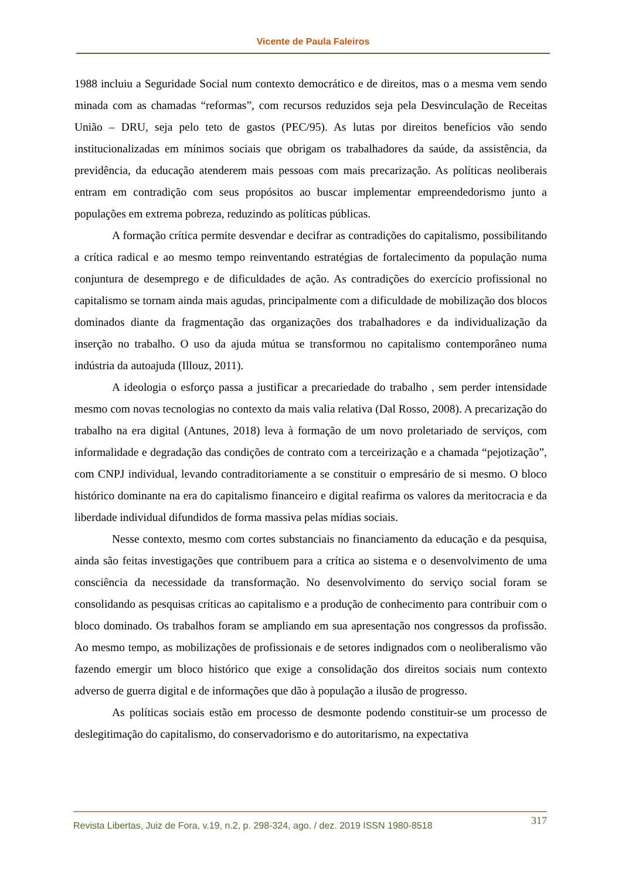Vicente de Paula Faleiros
1988 incluiu a Seguridade Social num contexto democrático e de direitos, mas o a mesma vem sendo minada com as chamadas “reformas”, com recursos reduzidos seja pela Desvinculação de Receitas União – DRU, seja pelo teto de gastos (PEC/95). As lutas por direitos benefícios vão sendo institucionalizadas em mínimos sociais que obrigam os trabalhadores da saúde, da assistência, da previdência, da educação atenderem mais pessoas com mais precarização. As políticas neoliberais entram em contradição com seus propósitos ao buscar implementar empreendedorismo junto a populações em extrema pobreza, reduzindo as políticas públicas.
A formação crítica permite desvendar e decifrar as contradições do capitalismo, possibilitando a crítica radical e ao mesmo tempo reinventando estratégias de fortalecimento da população numa conjuntura de desemprego e de dificuldades de ação. As contradições do exercício profissional no capitalismo se tornam ainda mais agudas, principalmente com a dificuldade de mobilização dos blocos dominados diante da fragmentação das organizações dos trabalhadores e da individualização da inserção no trabalho. O uso da ajuda mútua se transformou no capitalismo contemporâneo numa indústria da autoajuda (Illouz, 2011).
A ideologia o esforço passa a justificar a precariedade do trabalho , sem perder intensidade mesmo com novas tecnologias no contexto da mais valia relativa (Dal Rosso, 2008). A precarização do trabalho na era digital (Antunes, 2018) leva à formação de um novo proletariado de serviços, com informalidade e degradação das condições de contrato com a terceirização e a chamada “pejotização”, com CNPJ individual, levando contraditoriamente a se constituir o empresário de si mesmo. O bloco histórico dominante na era do capitalismo financeiro e digital reafirma os valores da meritocracia e da liberdade individual difundidos de forma massiva pelas mídias sociais.
Nesse contexto, mesmo com cortes substanciais no financiamento da educação e da pesquisa, ainda são feitas investigações que contribuem para a crítica ao sistema e o desenvolvimento de uma consciência da necessidade da transformação. No desenvolvimento do serviço social foram se consolidando as pesquisas críticas ao capitalismo e a produção de conhecimento para contribuir com o bloco dominado. Os trabalhos foram se ampliando em sua apresentação nos congressos da profissão. Ao mesmo tempo, as mobilizações de profissionais e de setores indignados com o neoliberalismo vão fazendo emergir um bloco histórico que exige a consolidação dos direitos sociais num contexto adverso de guerra digital e de informações que dão à população a ilusão de progresso.
As políticas sociais estão em processo de desmonte podendo constituir-se um processo de deslegitimação do capitalismo, do conservadorismo e do autoritarismo, na expectativa
Revista Libertas, Juiz de Fora, v.19, n.2, p. 298-324, ago. / dez. 2019 ISSN 1980-8518 317